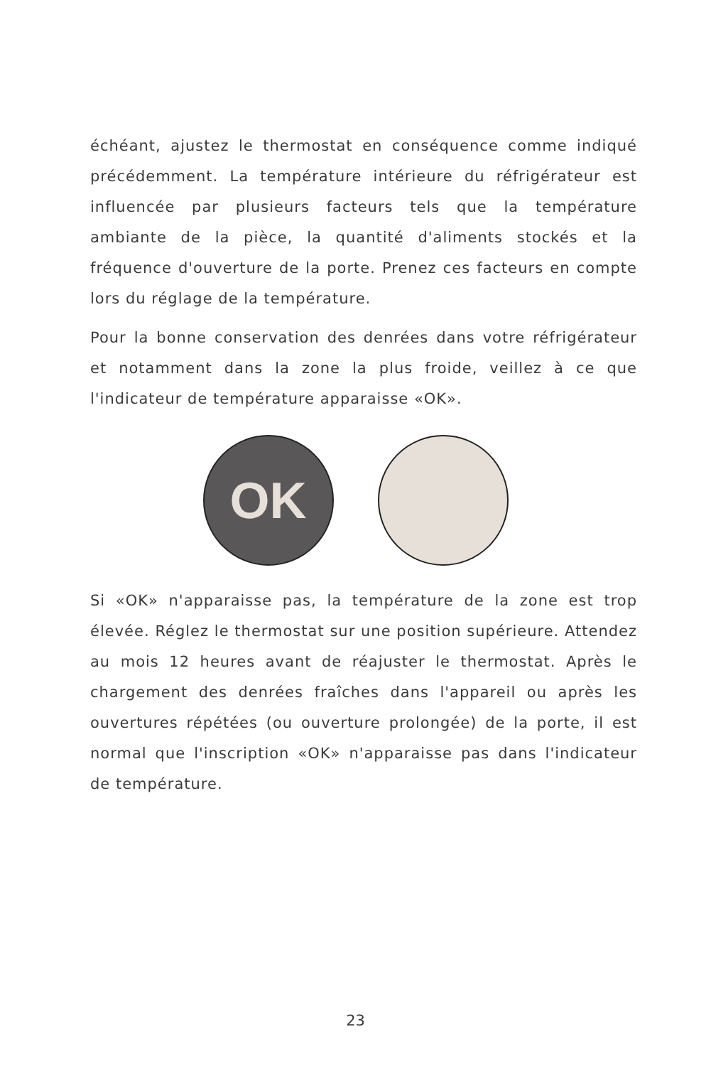échéant, ajustez le thermostat en conséquence comme indiqué précédemment. La température intérieure du réfrigérateur est influencée par plusieurs facteurs tels que la température ambiante de la pièce, la quantité d'aliments stockés et la fréquence d'ouverture de la porte. Prenez ces facteurs en compte lors du réglage de la température.
Pour la bonne conservation des denrées dans votre réfrigérateur et notamment dans la zone la plus froide, veillez à ce que l'indicateur de température apparaisse «OK».
OK
Si «OK» n'apparaisse pas, la température de la zone est trop élevée. Réglez le thermostat sur une position supérieure. Attendez au mois 12 heures avant de réajuster le thermostat. Après le chargement des denrées fraîches dans l'appareil ou après les ouvertures répétées (ou ouverture prolongée) de la porte, il est normal que l'inscription «OK» n'apparaisse pas dans l'indicateur de température.
23